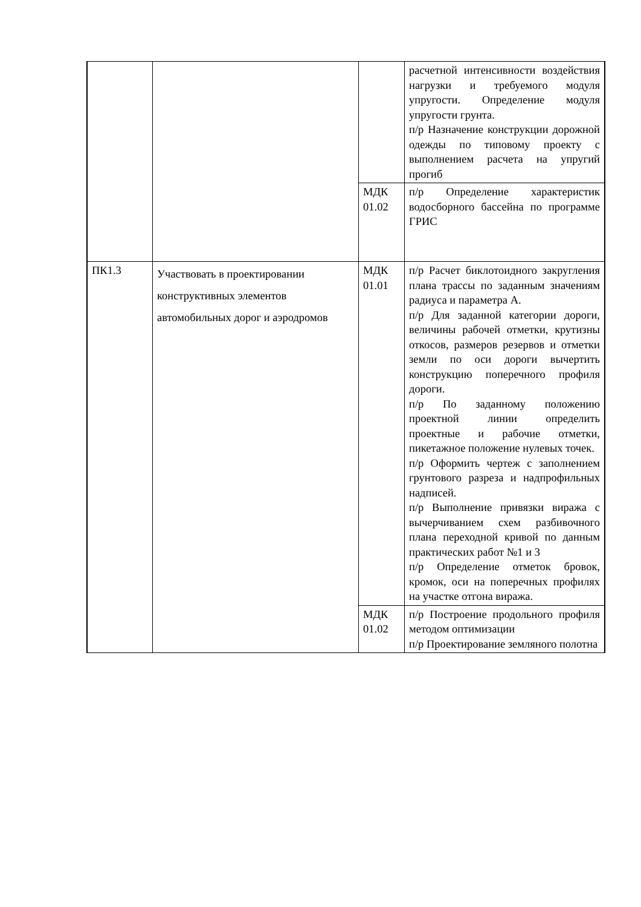| | | | расчетной интенсивности воздействия нагрузки и требуемого модуля упругости. Определение модуля упругости грунта. п/р Назначение конструкции дорожной одежды по типовому проекту с выполнением расчета на упругий прогиб |
| | | МДК 01.02 | п/р Определение характеристик водосборного бассейна по программе ГРИС |
| ПК1.3 | Участвовать в проектировании конструктивных элементов автомобильных дорог и аэродромов | МДК 01.01 | п/р Расчет биклотоидного закругления плана трассы по заданным значениям радиуса и параметра А. п/р Для заданной категории дороги, величины рабочей отметки, крутизны откосов, размеров резервов и отметки земли по оси дороги вычертить конструкцию поперечного профиля дороги. п/р По заданному положению проектной линии определить проектные и рабочие отметки, пикетажное положение нулевых точек. п/р Оформить чертеж с заполнением грунтового разреза и надпрофильных надписей. п/р Выполнение привязки виража с вычерчиванием схем разбивочного плана переходной кривой по данным практических работ №1 и 3 п/р Определение отметок бровок, кромок, оси на поперечных профилях на участке отгона виража. |
| | | МДК 01.02 | п/р Построение продольного профиля методом оптимизации п/р Проектирование земляного полотна |